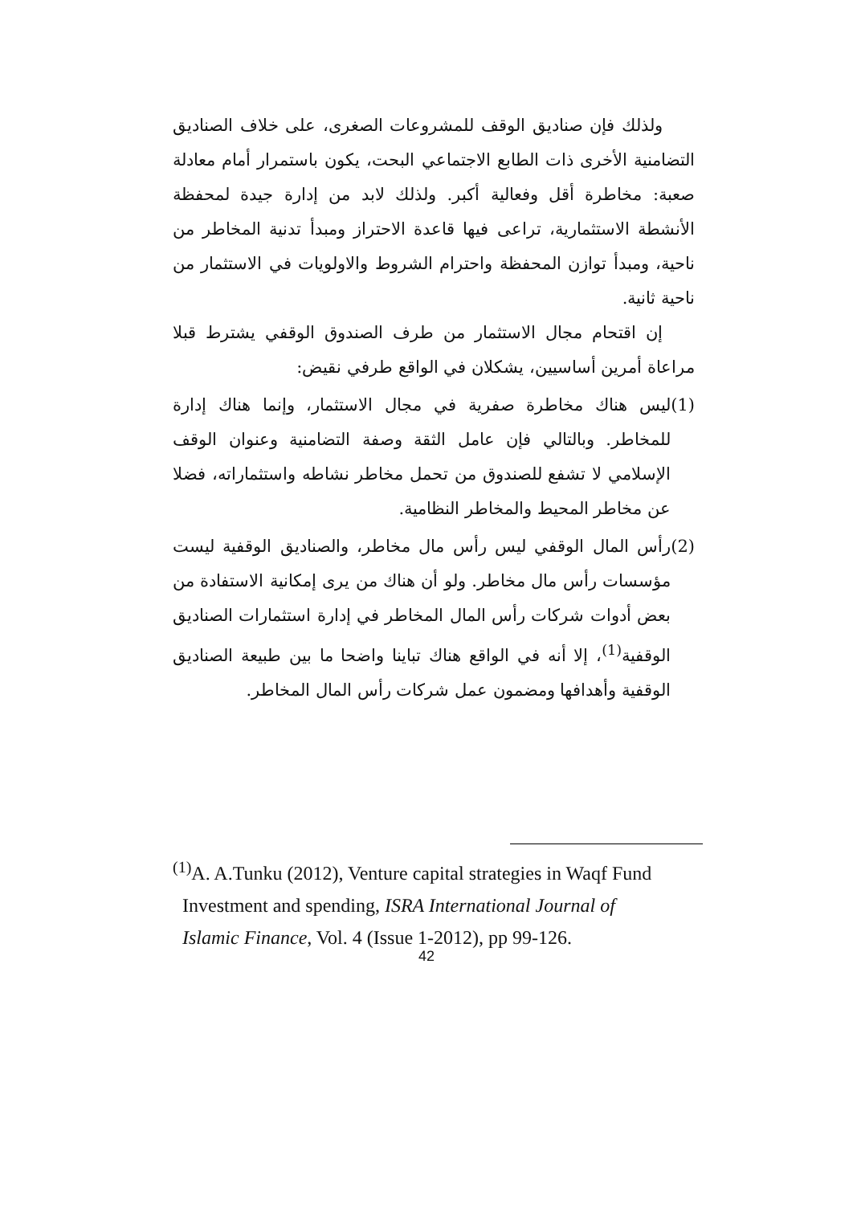ولذلك فإن صناديق الوقف للمشروعات الصغرى، على خلاف الصناديق التضامنية الأخرى ذات الطابع الاجتماعي البحت، يكون باستمرار أمام معادلة صعبة: مخاطرة أقل وفعالية أكبر. ولذلك لابد من إدارة جيدة لمحفظة الأنشطة الاستثمارية، تراعى فيها قاعدة الاحتراز ومبدأ تدنية المخاطر من ناحية، ومبدأ توازن المحفظة واحترام الشروط والاولويات في الاستثمار من ناحية ثانية.
إن اقتحام مجال الاستثمار من طرف الصندوق الوقفي يشترط قبلا مراعاة أمرين أساسيين، يشكلان في الواقع طرفي نقيض:
(1) ليس هناك مخاطرة صفرية في مجال الاستثمار، وإنما هناك إدارة للمخاطر. وبالتالي فإن عامل الثقة وصفة التضامنية وعنوان الوقف الإسلامي لا تشفع للصندوق من تحمل مخاطر نشاطه واستثماراته، فضلا عن مخاطر المحيط والمخاطر النظامية.
(2) رأس المال الوقفي ليس رأس مال مخاطر، والصناديق الوقفية ليست مؤسسات رأس مال مخاطر. ولو أن هناك من يرى إمكانية الاستفادة من بعض أدوات شركات رأس المال المخاطر في إدارة استثمارات الصناديق الوقفية<sup>(1)</sup>، إلا أنه في الواقع هناك تباينا واضحا ما بين طبيعة الصناديق الوقفية وأهدافها ومضمون عمل شركات رأس المال المخاطر.
<sup>(1)</sup> A. A.Tunku (2012), Venture capital strategies in Waqf Fund
Investment and spending, ISRA International Journal of
Islamic Finance, Vol. 4 (Issue 1-2012), pp 99-126.
42